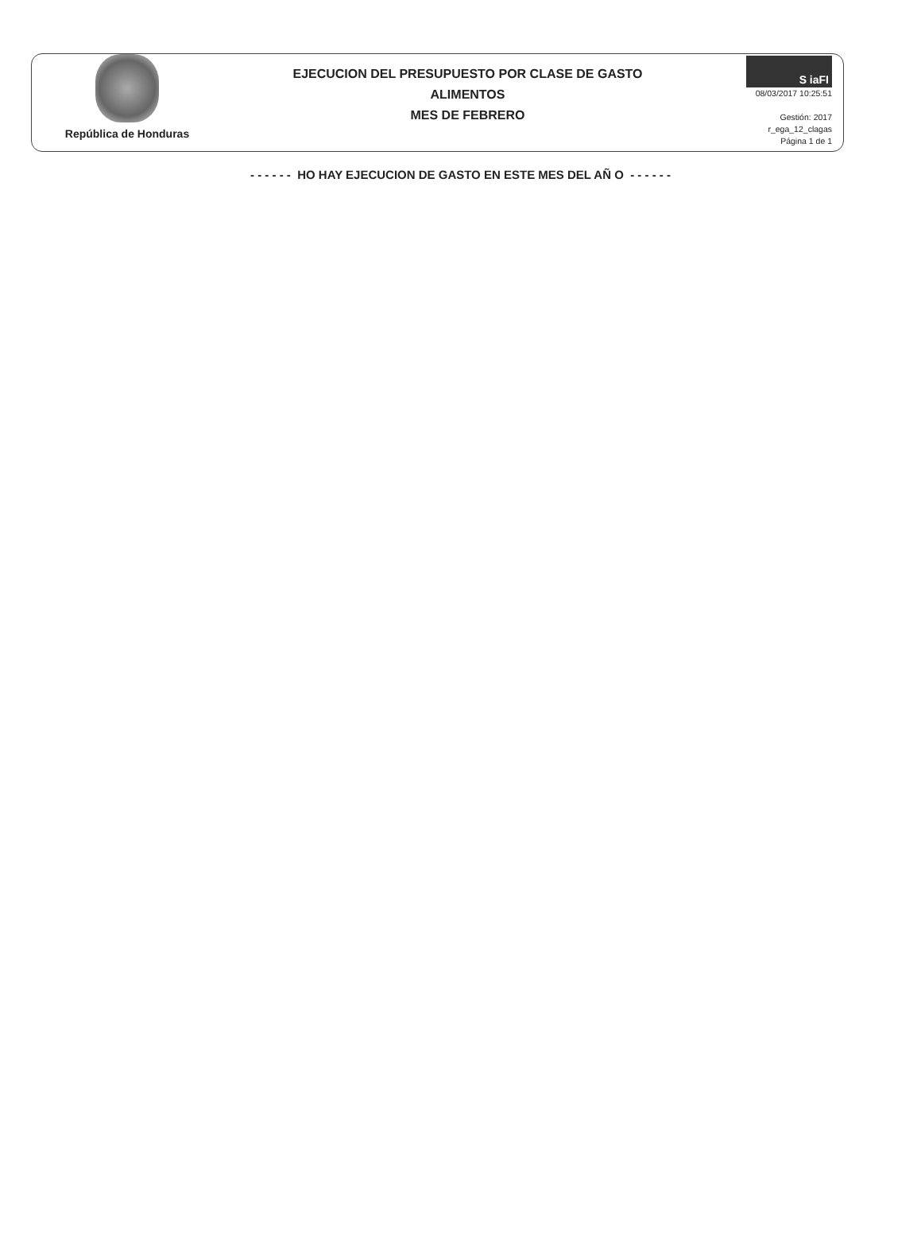República de Honduras
EJECUCION DEL PRESUPUESTO POR CLASE DE GASTO
ALIMENTOS
MES DE FEBRERO
S iaFI
08/03/2017 10:25:51
Gestión: 2017
r_ega_12_clagas
Página 1 de 1
- - - - - - HO HAY EJECUCION DE GASTO EN ESTE MES DEL AÑ O - - - - - -